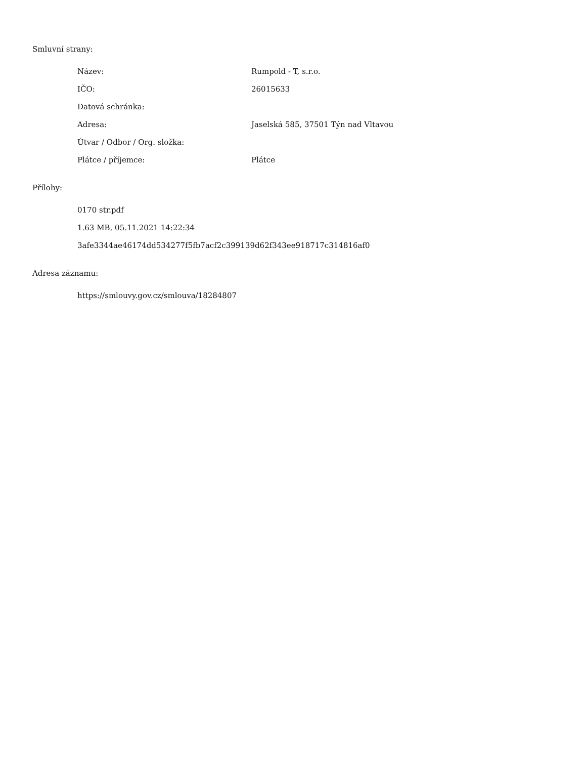Smluvní strany:
| Název: | Rumpold - T, s.r.o. |
| IČO: | 26015633 |
| Datová schránka: | |
| Adresa: | Jaselská 585, 37501 Týn nad Vltavou |
| Útvar / Odbor / Org. složka: | |
| Plátce / příjemce: | Plátce |
Přílohy:
0170 str.pdf
1.63 MB, 05.11.2021 14:22:34
3afe3344ae46174dd534277f5fb7acf2c399139d62f343ee918717c314816af0
Adresa záznamu:
https://smlouvy.gov.cz/smlouva/18284807